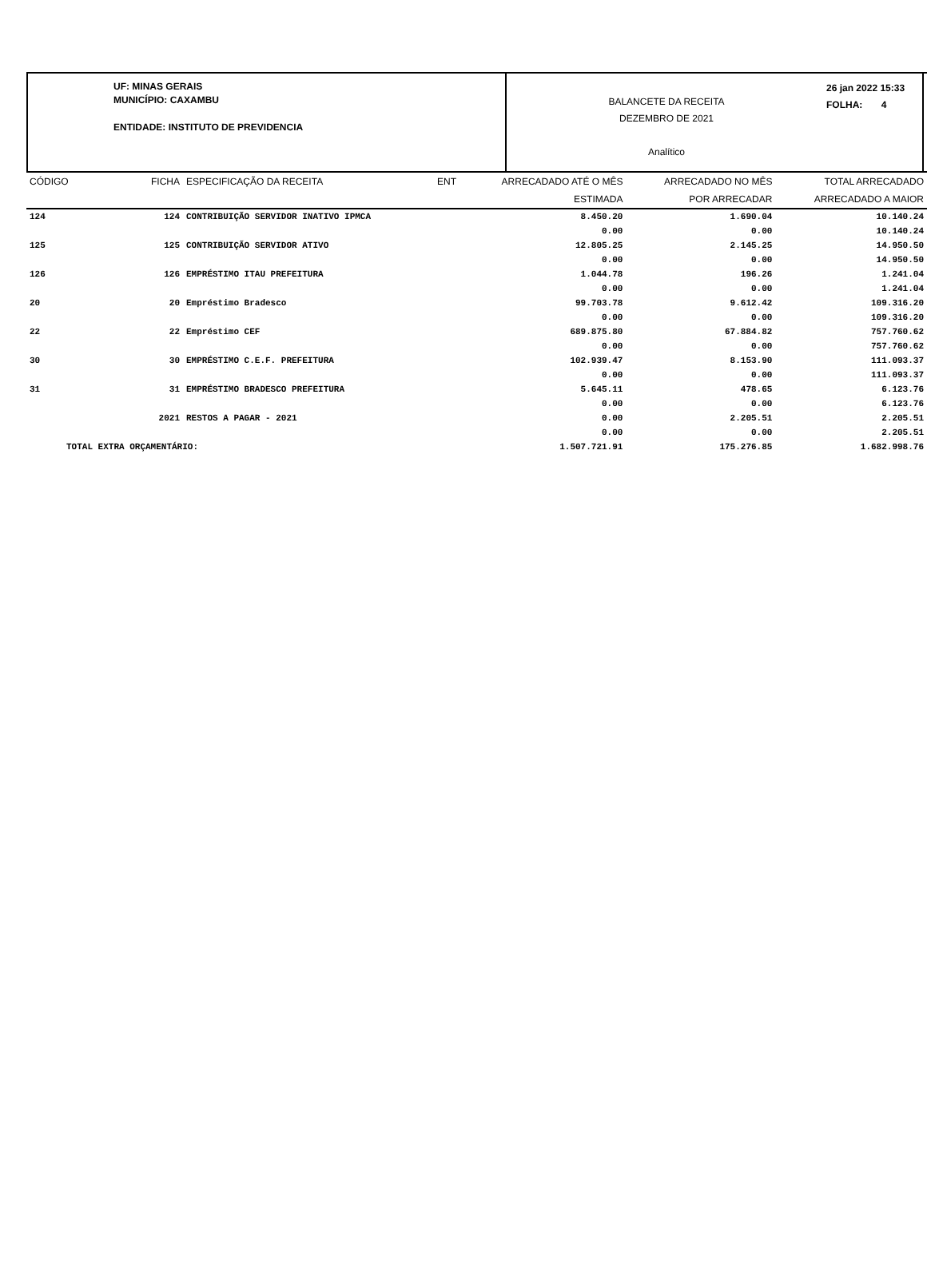UF: MINAS GERAIS
MUNICÍPIO: CAXAMBU
ENTIDADE: INSTITUTO DE PREVIDENCIA
BALANCETE DA RECEITA
DEZEMBRO DE 2021
Analítico
26 jan 2022 15:33
FOLHA: 4
| CÓDIGO | FICHA | ESPECIFICAÇÃO DA RECEITA | ENT | ARRECADADO ATÉ O MÊS | ARRECADADO NO MÊS | TOTAL ARRECADADO |
| --- | --- | --- | --- | --- | --- | --- |
| | | | | ESTIMADA | POR ARRECADAR | ARRECADADO A MAIOR |
| 124 | 124 | CONTRIBUIÇÃO SERVIDOR INATIVO IPMCA | | 8.450.20 | 1.690.04 | 10.140.24 |
| | | | | 0.00 | 0.00 | 10.140.24 |
| 125 | 125 | CONTRIBUIÇÃO SERVIDOR ATIVO | | 12.805.25 | 2.145.25 | 14.950.50 |
| | | | | 0.00 | 0.00 | 14.950.50 |
| 126 | 126 | EMPRÉSTIMO ITAU PREFEITURA | | 1.044.78 | 196.26 | 1.241.04 |
| | | | | 0.00 | 0.00 | 1.241.04 |
| 20 | 20 | Empréstimo Bradesco | | 99.703.78 | 9.612.42 | 109.316.20 |
| | | | | 0.00 | 0.00 | 109.316.20 |
| 22 | 22 | Empréstimo CEF | | 689.875.80 | 67.884.82 | 757.760.62 |
| | | | | 0.00 | 0.00 | 757.760.62 |
| 30 | 30 | EMPRÉSTIMO C.E.F. PREFEITURA | | 102.939.47 | 8.153.90 | 111.093.37 |
| | | | | 0.00 | 0.00 | 111.093.37 |
| 31 | 31 | EMPRÉSTIMO BRADESCO PREFEITURA | | 5.645.11 | 478.65 | 6.123.76 |
| | | | | 0.00 | 0.00 | 6.123.76 |
| | 2021 | RESTOS A PAGAR - 2021 | | 0.00 | 2.205.51 | 2.205.51 |
| | | | | 0.00 | 0.00 | 2.205.51 |
| TOTAL EXTRA ORÇAMENTÁRIO: | | | | 1.507.721.91 | 175.276.85 | 1.682.998.76 |